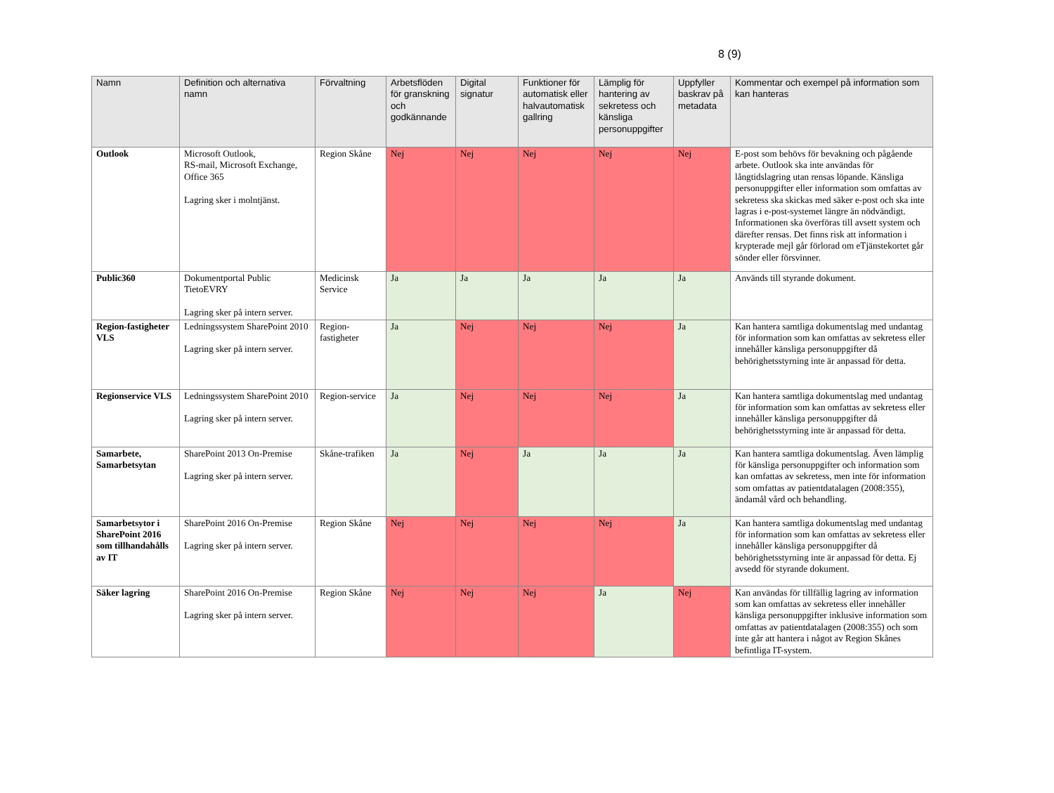8 (9)
| Namn | Definition och alternativa namn | Förvaltning | Arbetsflöden för granskning och godkännande | Digital signatur | Funktioner för automatisk eller halvautomatisk gallring | Lämplig för hantering av sekretess och känsliga personuppgifter | Uppfyller baskrav på metadata | Kommentar och exempel på information som kan hanteras |
| --- | --- | --- | --- | --- | --- | --- | --- | --- |
| Outlook | Microsoft Outlook, RS-mail, Microsoft Exchange, Office 365 Lagring sker i molntjänst. | Region Skåne | Nej | Nej | Nej | Nej | Nej | E-post som behövs för bevakning och pågående arbete. Outlook ska inte användas för långtidslagring utan rensas löpande. Känsliga personuppgifter eller information som omfattas av sekretess ska skickas med säker e-post och ska inte lagras i e-post-systemet längre än nödvändigt. Informationen ska överföras till avsett system och därefter rensas. Det finns risk att information i krypterade mejl går förlorad om eTjänstekortet går sönder eller försvinner. |
| Public360 | Dokumentportal Public TietoEVRY Lagring sker på intern server. | Medicinsk Service | Ja | Ja | Ja | Ja | Ja | Används till styrande dokument. |
| Region-fastigheter VLS | Ledningssystem SharePoint 2010 Lagring sker på intern server. | Region-fastigheter | Ja | Nej | Nej | Nej | Ja | Kan hantera samtliga dokumentslag med undantag för information som kan omfattas av sekretess eller innehåller känsliga personuppgifter då behörighetsstyrning inte är anpassad för detta. |
| Regionservice VLS | Ledningssystem SharePoint 2010 Lagring sker på intern server. | Region-service | Ja | Nej | Nej | Nej | Ja | Kan hantera samtliga dokumentslag med undantag för information som kan omfattas av sekretess eller innehåller känsliga personuppgifter då behörighetsstyrning inte är anpassad för detta. |
| Samarbete, Samarbetsytan | SharePoint 2013 On-Premise Lagring sker på intern server. | Skåne-trafiken | Ja | Nej | Ja | Ja | Ja | Kan hantera samtliga dokumentslag. Även lämplig för känsliga personuppgifter och information som kan omfattas av sekretess, men inte för information som omfattas av patientdatalagen (2008:355), ändamål vård och behandling. |
| Samarbetsytor i SharePoint 2016 som tillhandahålls av IT | SharePoint 2016 On-Premise Lagring sker på intern server. | Region Skåne | Nej | Nej | Nej | Nej | Ja | Kan hantera samtliga dokumentslag med undantag för information som kan omfattas av sekretess eller innehåller känsliga personuppgifter då behörighetsstyrning inte är anpassad för detta. Ej avsedd för styrande dokument. |
| Säker lagring | SharePoint 2016 On-Premise Lagring sker på intern server. | Region Skåne | Nej | Nej | Nej | Ja | Nej | Kan användas för tillfällig lagring av information som kan omfattas av sekretess eller innehåller känsliga personuppgifter inklusive information som omfattas av patientdatalagen (2008:355) och som inte går att hantera i något av Region Skånes befintliga IT-system. |